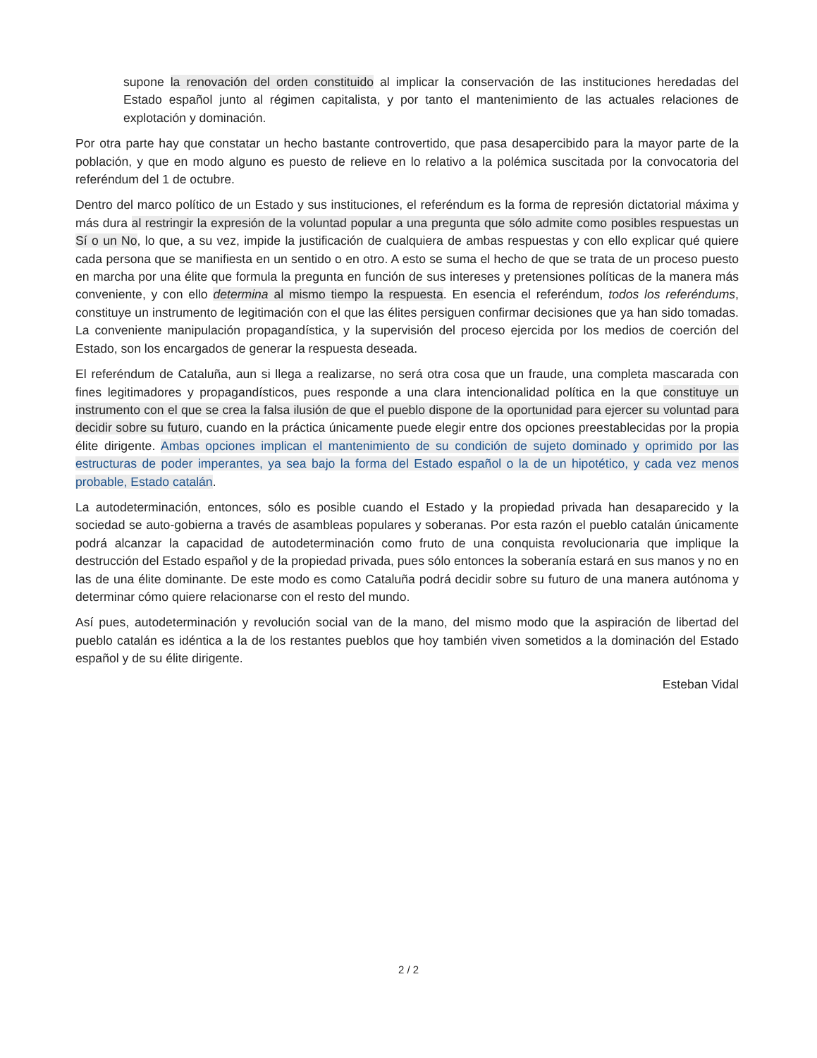supone la renovación del orden constituido al implicar la conservación de las instituciones heredadas del Estado español junto al régimen capitalista, y por tanto el mantenimiento de las actuales relaciones de explotación y dominación.
Por otra parte hay que constatar un hecho bastante controvertido, que pasa desapercibido para la mayor parte de la población, y que en modo alguno es puesto de relieve en lo relativo a la polémica suscitada por la convocatoria del referéndum del 1 de octubre.
Dentro del marco político de un Estado y sus instituciones, el referéndum es la forma de represión dictatorial máxima y más dura al restringir la expresión de la voluntad popular a una pregunta que sólo admite como posibles respuestas un Sí o un No, lo que, a su vez, impide la justificación de cualquiera de ambas respuestas y con ello explicar qué quiere cada persona que se manifiesta en un sentido o en otro. A esto se suma el hecho de que se trata de un proceso puesto en marcha por una élite que formula la pregunta en función de sus intereses y pretensiones políticas de la manera más conveniente, y con ello determina al mismo tiempo la respuesta. En esencia el referéndum, todos los referéndums, constituye un instrumento de legitimación con el que las élites persiguen confirmar decisiones que ya han sido tomadas. La conveniente manipulación propagandística, y la supervisión del proceso ejercida por los medios de coerción del Estado, son los encargados de generar la respuesta deseada.
El referéndum de Cataluña, aun si llega a realizarse, no será otra cosa que un fraude, una completa mascarada con fines legitimadores y propagandísticos, pues responde a una clara intencionalidad política en la que constituye un instrumento con el que se crea la falsa ilusión de que el pueblo dispone de la oportunidad para ejercer su voluntad para decidir sobre su futuro, cuando en la práctica únicamente puede elegir entre dos opciones preestablecidas por la propia élite dirigente. Ambas opciones implican el mantenimiento de su condición de sujeto dominado y oprimido por las estructuras de poder imperantes, ya sea bajo la forma del Estado español o la de un hipotético, y cada vez menos probable, Estado catalán.
La autodeterminación, entonces, sólo es posible cuando el Estado y la propiedad privada han desaparecido y la sociedad se auto-gobierna a través de asambleas populares y soberanas. Por esta razón el pueblo catalán únicamente podrá alcanzar la capacidad de autodeterminación como fruto de una conquista revolucionaria que implique la destrucción del Estado español y de la propiedad privada, pues sólo entonces la soberanía estará en sus manos y no en las de una élite dominante. De este modo es como Cataluña podrá decidir sobre su futuro de una manera autónoma y determinar cómo quiere relacionarse con el resto del mundo.
Así pues, autodeterminación y revolución social van de la mano, del mismo modo que la aspiración de libertad del pueblo catalán es idéntica a la de los restantes pueblos que hoy también viven sometidos a la dominación del Estado español y de su élite dirigente.
Esteban Vidal
2 / 2